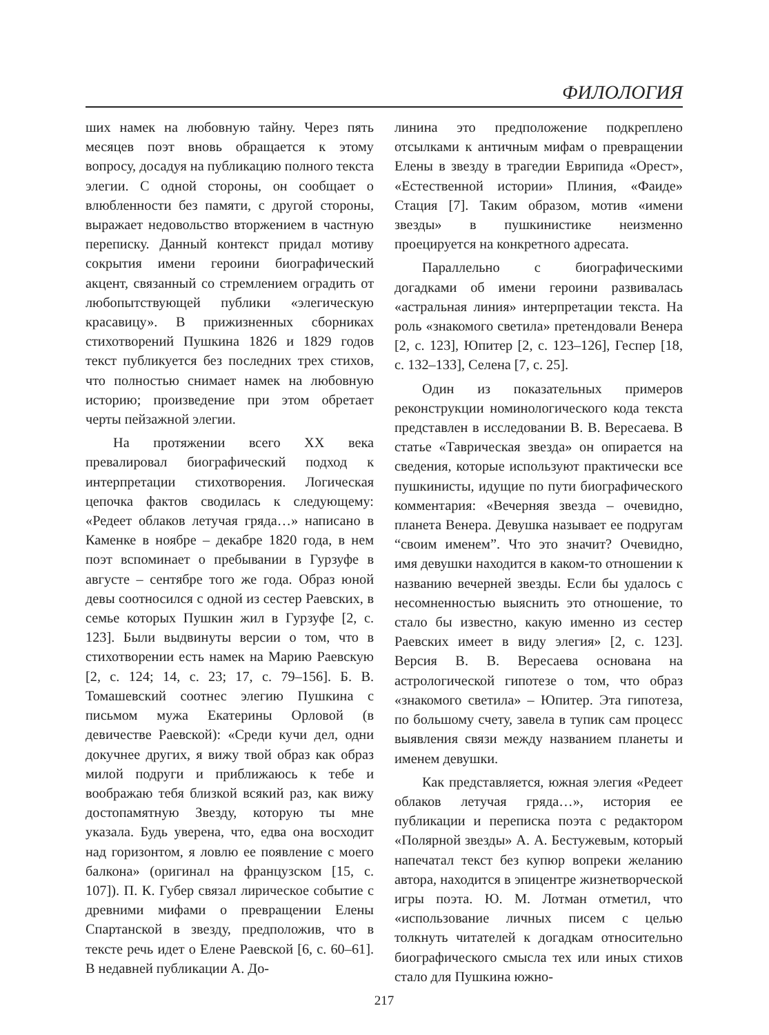ФИЛОЛОГИЯ
ших намек на любовную тайну. Через пять месяцев поэт вновь обращается к этому вопросу, досадуя на публикацию полного текста элегии. С одной стороны, он сообщает о влюбленности без памяти, с другой стороны, выражает недовольство вторжением в частную переписку. Данный контекст придал мотиву сокрытия имени героини биографический акцент, связанный со стремлением оградить от любопытствующей публики «элегическую красавицу». В прижизненных сборниках стихотворений Пушкина 1826 и 1829 годов текст публикуется без последних трех стихов, что полностью снимает намек на любовную историю; произведение при этом обретает черты пейзажной элегии.
На протяжении всего XX века превалировал биографический подход к интерпретации стихотворения. Логическая цепочка фактов сводилась к следующему: «Редеет облаков летучая гряда…» написано в Каменке в ноябре – декабре 1820 года, в нем поэт вспоминает о пребывании в Гурзуфе в августе – сентябре того же года. Образ юной девы соотносился с одной из сестер Раевских, в семье которых Пушкин жил в Гурзуфе [2, с. 123]. Были выдвинуты версии о том, что в стихотворении есть намек на Марию Раевскую [2, с. 124; 14, с. 23; 17, с. 79–156]. Б. В. Томашевский соотнес элегию Пушкина с письмом мужа Екатерины Орловой (в девичестве Раевской): «Среди кучи дел, одни докучнее других, я вижу твой образ как образ милой подруги и приближаюсь к тебе и воображаю тебя близкой всякий раз, как вижу достопамятную Звезду, которую ты мне указала. Будь уверена, что, едва она восходит над горизонтом, я ловлю ее появление с моего балкона» (оригинал на французском [15, с. 107]). П. К. Губер связал лирическое событие с древними мифами о превращении Елены Спартанской в звезду, предположив, что в тексте речь идет о Елене Раевской [6, с. 60–61]. В недавней публикации А. До-
линина это предположение подкреплено отсылками к античным мифам о превращении Елены в звезду в трагедии Еврипида «Орест», «Естественной истории» Плиния, «Фаиде» Стация [7]. Таким образом, мотив «имени звезды» в пушкинистике неизменно проецируется на конкретного адресата.
Параллельно с биографическими догадками об имени героини развивалась «астральная линия» интерпретации текста. На роль «знакомого светила» претендовали Венера [2, с. 123], Юпитер [2, с. 123–126], Геспер [18, с. 132–133], Селена [7, с. 25].
Один из показательных примеров реконструкции номинологического кода текста представлен в исследовании В. В. Вересаева. В статье «Таврическая звезда» он опирается на сведения, которые используют практически все пушкинисты, идущие по пути биографического комментария: «Вечерняя звезда – очевидно, планета Венера. Девушка называет ее подругам “своим именем”. Что это значит? Очевидно, имя девушки находится в каком-то отношении к названию вечерней звезды. Если бы удалось с несомненностью выяснить это отношение, то стало бы известно, какую именно из сестер Раевских имеет в виду элегия» [2, с. 123]. Версия В. В. Вересаева основана на астрологической гипотезе о том, что образ «знакомого светила» – Юпитер. Эта гипотеза, по большому счету, завела в тупик сам процесс выявления связи между названием планеты и именем девушки.
Как представляется, южная элегия «Редеет облаков летучая гряда…», история ее публикации и переписка поэта с редактором «Полярной звезды» А. А. Бестужевым, который напечатал текст без купюр вопреки желанию автора, находится в эпицентре жизнетворческой игры поэта. Ю. М. Лотман отметил, что «использование личных писем с целью толкнуть читателей к догадкам относительно биографического смысла тех или иных стихов стало для Пушкина южно-
217